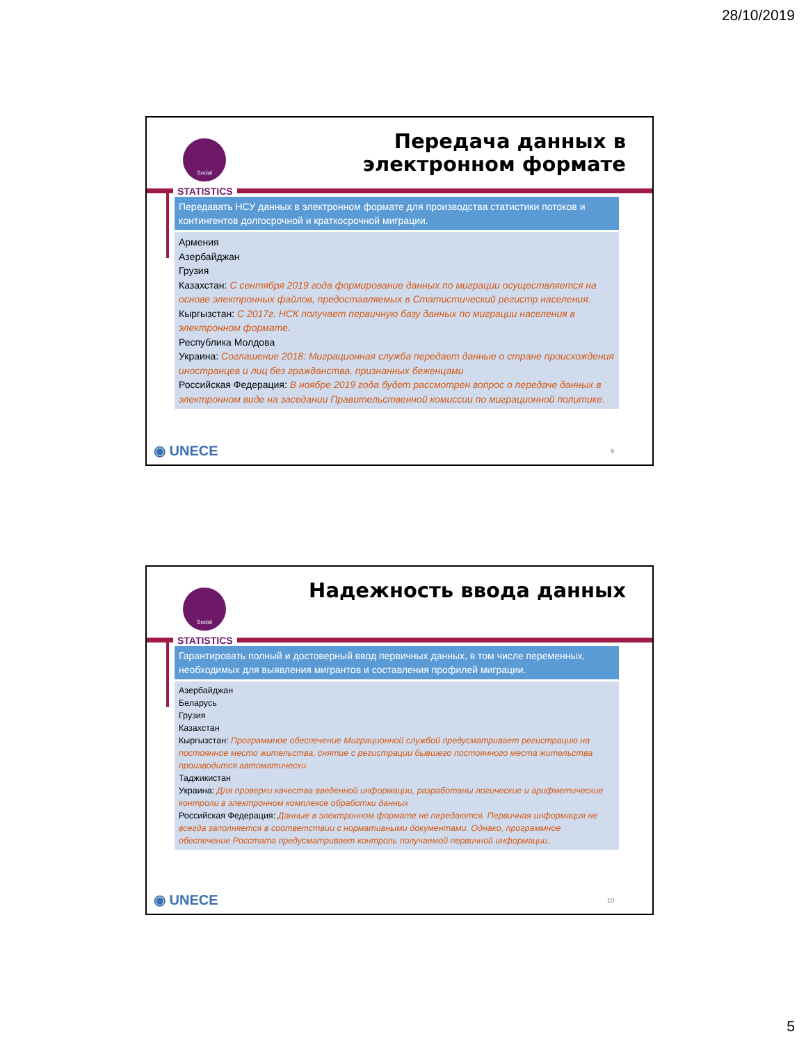28/10/2019
Social
Передача данных в
электронном формате
STATISTICS
Передавать НСУ данных в электронном формате для производства статистики потоков и контингентов долгосрочной и краткосрочной миграции.
Армения
Азербайджан
Грузия
Казахстан: С сентября 2019 года формирование данных по миграции осуществляется на основе электронных файлов, предоставляемых в Статистический регистр населения.
Кыргызстан: С 2017г. НСК получает первичную базу данных по миграции населения в электронном формате.
Республика Молдова
Украина: Соглашение 2018: Миграционная служба передает данные о стране происхождения иностранцев и лиц без гражданства, признанных беженцами
Российская Федерация: В ноябре 2019 года будет рассмотрен вопрос о передаче данных в электронном виде на заседании Правительственной комиссии по миграционной политике.
◉ UNECE 9
Social Надежность ввода данных
STATISTICS
Гарантировать полный и достоверный ввод первичных данных, в том числе переменных, необходимых для выявления мигрантов и составления профилей миграции.
Азербайджан
Беларусь
Грузия
Казахстан
Кыргызстан: Программное обеспечение Миграционной службой предусматривает регистрацию на постоянное место жительства, снятие с регистрации бывшего постоянного места жительства производится автоматически.
Таджикистан
Украина: Для проверки качества введенной информации, разработаны логические и арифметические контроли в электронном комплексе обработки данных
Российская Федерация: Данные в электронном формате не передаются. Первичная информация не всегда заполняется в соответствии с нормативными документами. Однако, программное обеспечение Росстата предусматривает контроль получаемой первичной информации.
◉ UNECE 10
5